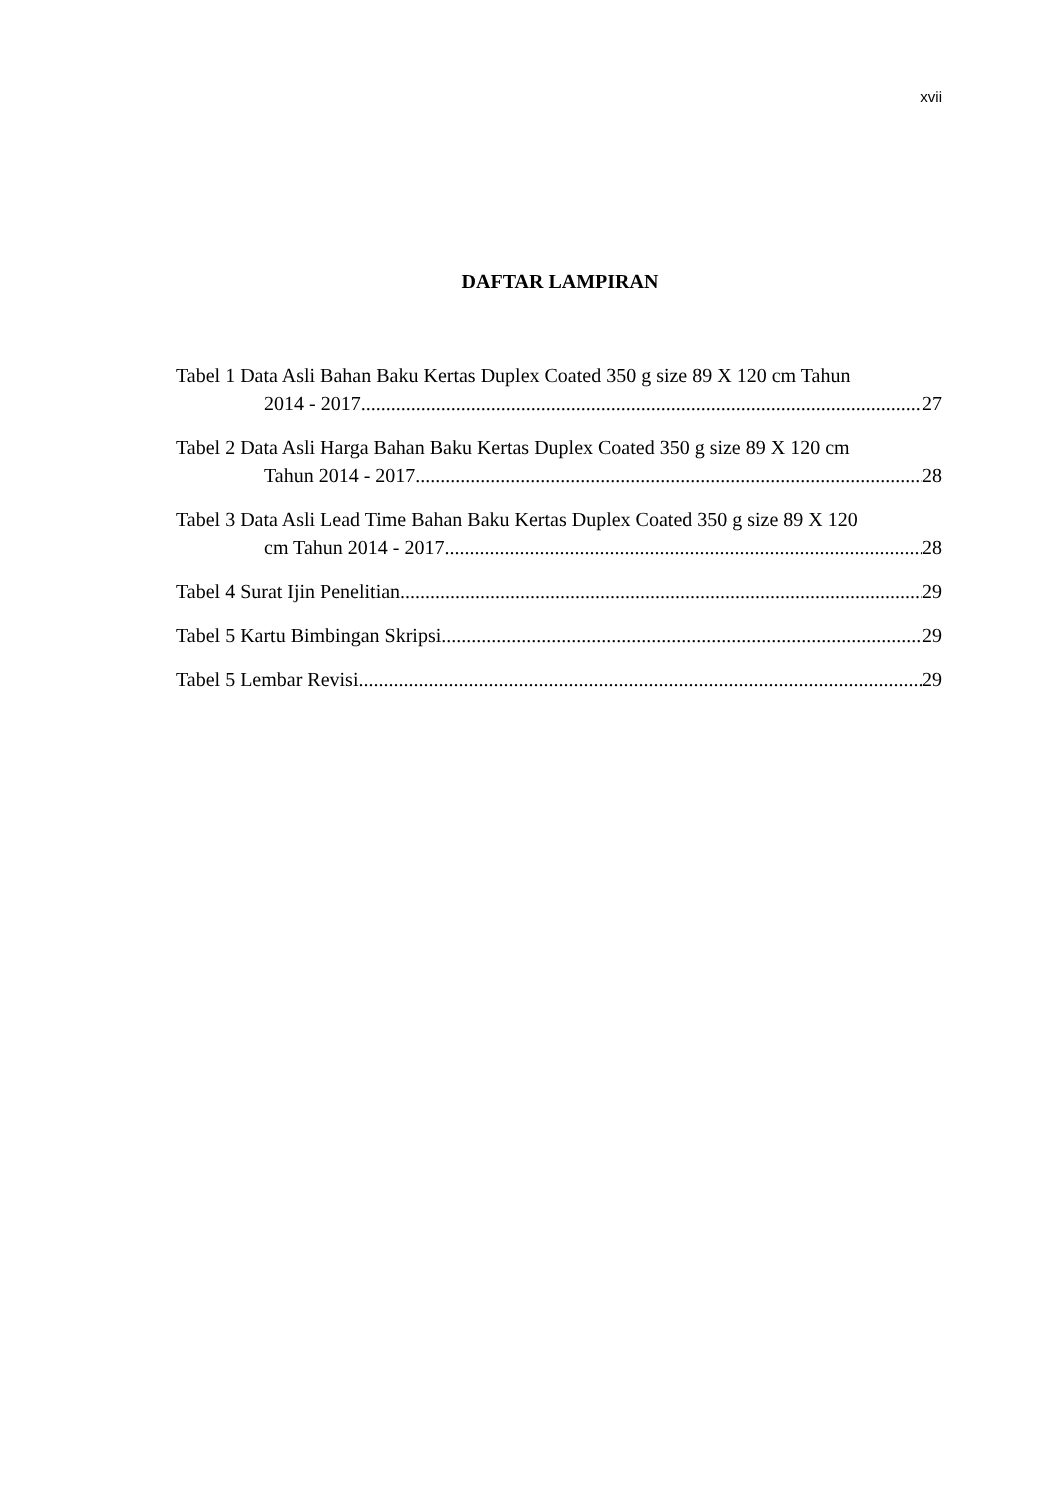xvii
DAFTAR LAMPIRAN
Tabel 1 Data Asli Bahan Baku Kertas Duplex Coated 350 g size 89 X 120 cm Tahun
2014 - 2017 27
Tabel 2 Data Asli Harga Bahan Baku Kertas Duplex Coated 350 g size 89 X 120 cm
Tahun 2014 - 2017 28
Tabel 3 Data Asli Lead Time Bahan Baku Kertas Duplex Coated 350 g size 89 X 120
cm Tahun 2014 - 2017 28
Tabel 4 Surat Ijin Penelitian 29
Tabel 5 Kartu Bimbingan Skripsi 29
Tabel 5 Lembar Revisi 29